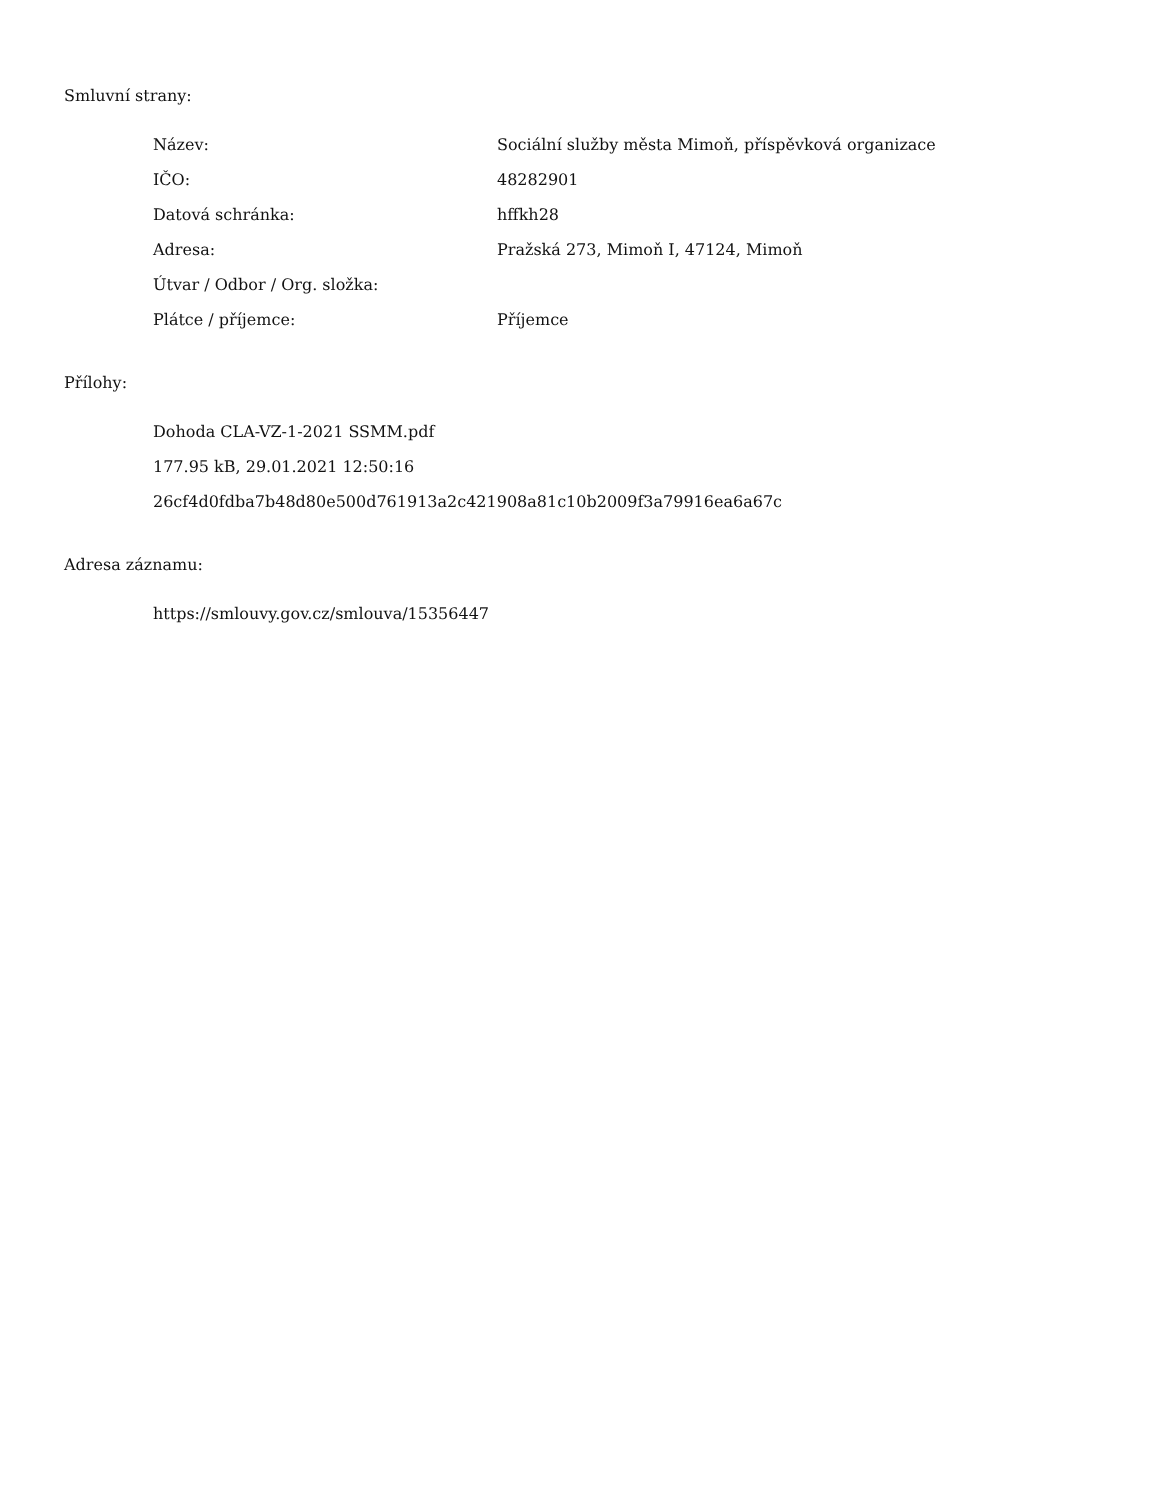Smluvní strany:
| Název: | Sociální služby města Mimoň, příspěvková organizace |
| IČO: | 48282901 |
| Datová schránka: | hffkh28 |
| Adresa: | Pražská 273, Mimoň I, 47124, Mimoň |
| Útvar / Odbor / Org. složka: | |
| Plátce / příjemce: | Příjemce |
Přílohy:
Dohoda CLA-VZ-1-2021 SSMM.pdf
177.95 kB, 29.01.2021 12:50:16
26cf4d0fdba7b48d80e500d761913a2c421908a81c10b2009f3a79916ea6a67c
Adresa záznamu:
https://smlouvy.gov.cz/smlouva/15356447